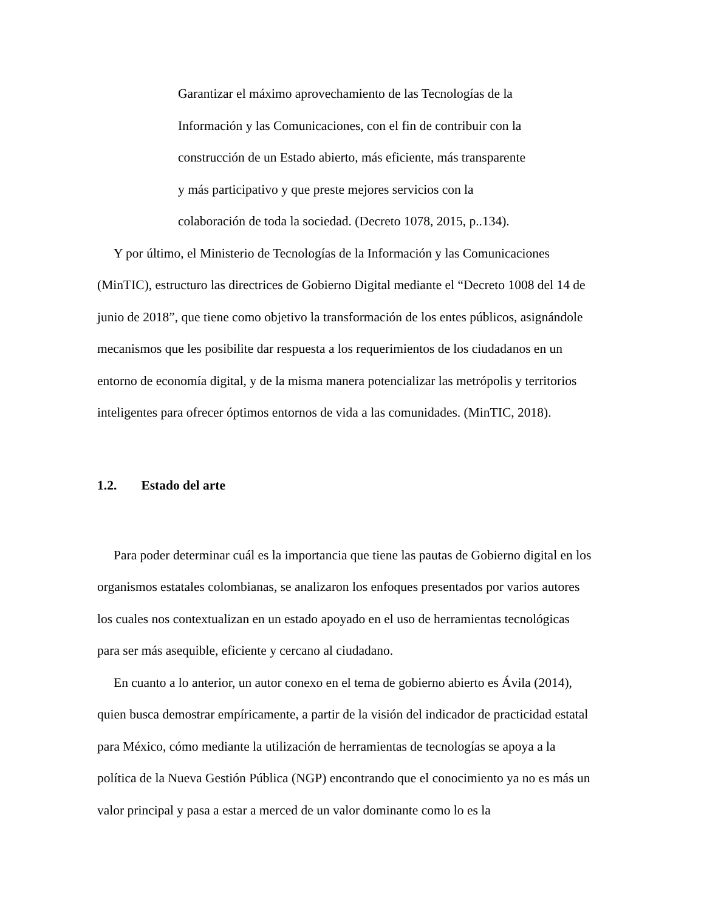Garantizar el máximo aprovechamiento de las Tecnologías de la
Información y las Comunicaciones, con el fin de contribuir con la
construcción de un Estado abierto, más eficiente, más transparente
y más participativo y que preste mejores servicios con la
colaboración de toda la sociedad. (Decreto 1078, 2015, p..134).
Y por último, el Ministerio de Tecnologías de la Información y las Comunicaciones (MinTIC), estructuro las directrices de Gobierno Digital mediante el “Decreto 1008 del 14 de junio de 2018”, que tiene como objetivo la transformación de los entes públicos, asignándole mecanismos que les posibilite dar respuesta a los requerimientos de los ciudadanos en un entorno de economía digital, y de la misma manera potencializar las metrópolis y territorios inteligentes para ofrecer óptimos entornos de vida a las comunidades. (MinTIC, 2018).
1.2. Estado del arte
Para poder determinar cuál es la importancia que tiene las pautas de Gobierno digital en los organismos estatales colombianas, se analizaron los enfoques presentados por varios autores los cuales nos contextualizan en un estado apoyado en el uso de herramientas tecnológicas para ser más asequible, eficiente y cercano al ciudadano.
En cuanto a lo anterior, un autor conexo en el tema de gobierno abierto es Ávila (2014), quien busca demostrar empíricamente, a partir de la visión del indicador de practicidad estatal para México, cómo mediante la utilización de herramientas de tecnologías se apoya a la política de la Nueva Gestión Pública (NGP) encontrando que el conocimiento ya no es más un valor principal y pasa a estar a merced de un valor dominante como lo es la